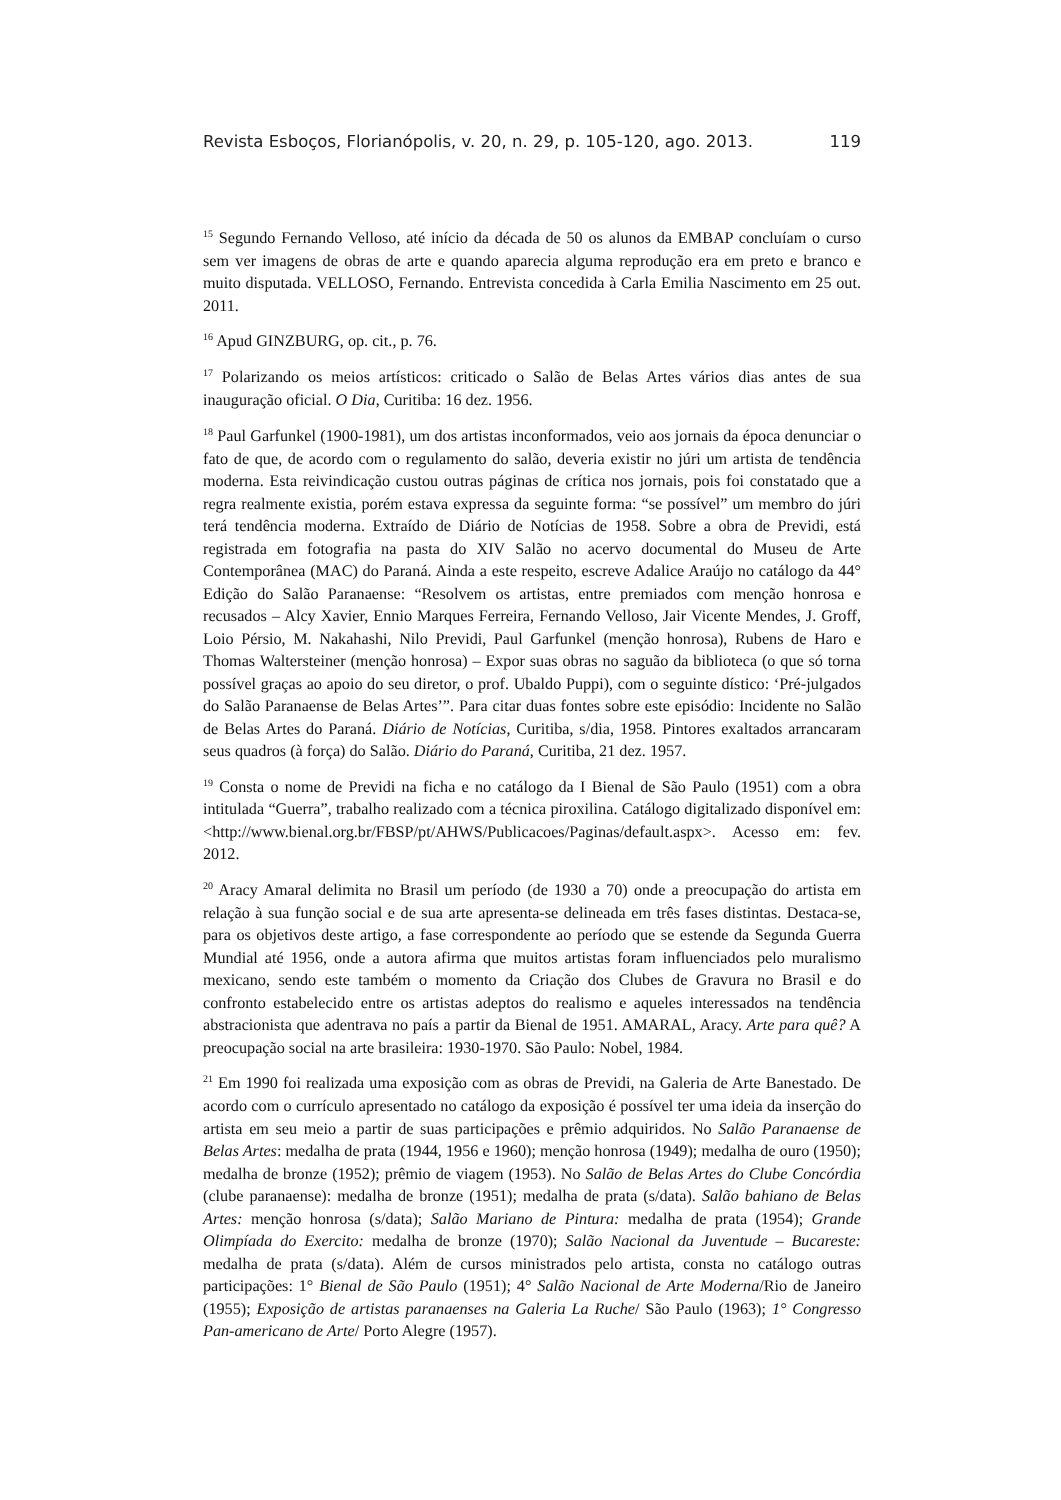Revista Esboços, Florianópolis, v. 20, n. 29, p. 105-120, ago. 2013. 119
<sup>15</sup> Segundo Fernando Velloso, até início da década de 50 os alunos da EMBAP concluíam o curso sem ver imagens de obras de arte e quando aparecia alguma reprodução era em preto e branco e muito disputada. VELLOSO, Fernando. Entrevista concedida à Carla Emilia Nascimento em 25 out. 2011.
<sup>16</sup> Apud GINZBURG, op. cit., p. 76.
<sup>17</sup> Polarizando os meios artísticos: criticado o Salão de Belas Artes vários dias antes de sua inauguração oficial. O Dia, Curitiba: 16 dez. 1956.
<sup>18</sup> Paul Garfunkel (1900-1981), um dos artistas inconformados, veio aos jornais da época denunciar o fato de que, de acordo com o regulamento do salão, deveria existir no júri um artista de tendência moderna. Esta reivindicação custou outras páginas de crítica nos jornais, pois foi constatado que a regra realmente existia, porém estava expressa da seguinte forma: “se possível” um membro do júri terá tendência moderna. Extraído de Diário de Notícias de 1958. Sobre a obra de Previdi, está registrada em fotografia na pasta do XIV Salão no acervo documental do Museu de Arte Contemporânea (MAC) do Paraná. Ainda a este respeito, escreve Adalice Araújo no catálogo da 44° Edição do Salão Paranaense: “Resolvem os artistas, entre premiados com menção honrosa e recusados – Alcy Xavier, Ennio Marques Ferreira, Fernando Velloso, Jair Vicente Mendes, J. Groff, Loio Pérsio, M. Nakahashi, Nilo Previdi, Paul Garfunkel (menção honrosa), Rubens de Haro e Thomas Waltersteiner (menção honrosa) – Expor suas obras no saguão da biblioteca (o que só torna possível graças ao apoio do seu diretor, o prof. Ubaldo Puppi), com o seguinte dístico: ‘Pré-julgados do Salão Paranaense de Belas Artes’”. Para citar duas fontes sobre este episódio: Incidente no Salão de Belas Artes do Paraná. Diário de Notícias, Curitiba, s/dia, 1958. Pintores exaltados arrancaram seus quadros (à força) do Salão. Diário do Paraná, Curitiba, 21 dez. 1957.
<sup>19</sup> Consta o nome de Previdi na ficha e no catálogo da I Bienal de São Paulo (1951) com a obra intitulada “Guerra”, trabalho realizado com a técnica piroxilina. Catálogo digitalizado disponível em: <http://www.bienal.org.br/FBSP/pt/AHWS/Publicacoes/Paginas/default.aspx>. Acesso em: fev. 2012.
<sup>20</sup> Aracy Amaral delimita no Brasil um período (de 1930 a 70) onde a preocupação do artista em relação à sua função social e de sua arte apresenta-se delineada em três fases distintas. Destaca-se, para os objetivos deste artigo, a fase correspondente ao período que se estende da Segunda Guerra Mundial até 1956, onde a autora afirma que muitos artistas foram influenciados pelo muralismo mexicano, sendo este também o momento da Criação dos Clubes de Gravura no Brasil e do confronto estabelecido entre os artistas adeptos do realismo e aqueles interessados na tendência abstracionista que adentrava no país a partir da Bienal de 1951. AMARAL, Aracy. Arte para quê? A preocupação social na arte brasileira: 1930-1970. São Paulo: Nobel, 1984.
<sup>21</sup> Em 1990 foi realizada uma exposição com as obras de Previdi, na Galeria de Arte Banestado. De acordo com o currículo apresentado no catálogo da exposição é possível ter uma ideia da inserção do artista em seu meio a partir de suas participações e prêmio adquiridos. No Salão Paranaense de Belas Artes: medalha de prata (1944, 1956 e 1960); menção honrosa (1949); medalha de ouro (1950); medalha de bronze (1952); prêmio de viagem (1953). No Salão de Belas Artes do Clube Concórdia (clube paranaense): medalha de bronze (1951); medalha de prata (s/data). Salão bahiano de Belas Artes: menção honrosa (s/data); Salão Mariano de Pintura: medalha de prata (1954); Grande Olimpíada do Exercito: medalha de bronze (1970); Salão Nacional da Juventude – Bucareste: medalha de prata (s/data). Além de cursos ministrados pelo artista, consta no catálogo outras participações: 1° Bienal de São Paulo (1951); 4° Salão Nacional de Arte Moderna/Rio de Janeiro (1955); Exposição de artistas paranaenses na Galeria La Ruche/ São Paulo (1963); 1° Congresso Pan-americano de Arte/ Porto Alegre (1957).